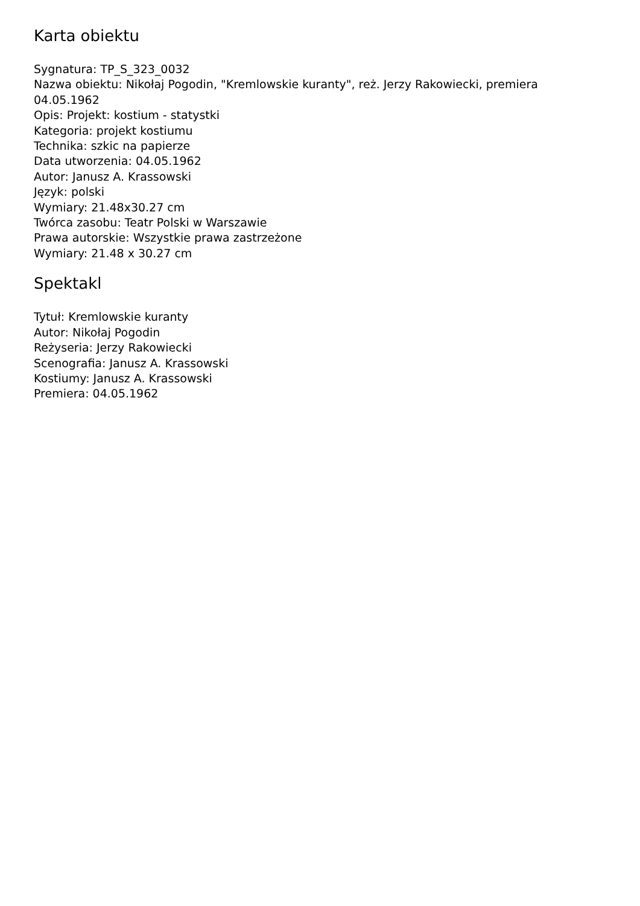Karta obiektu
Sygnatura: TP_S_323_0032
Nazwa obiektu: Nikołaj Pogodin, "Kremlowskie kuranty", reż. Jerzy Rakowiecki, premiera 04.05.1962
Opis: Projekt: kostium - statystki
Kategoria: projekt kostiumu
Technika: szkic na papierze
Data utworzenia: 04.05.1962
Autor: Janusz A. Krassowski
Język: polski
Wymiary: 21.48x30.27 cm
Twórca zasobu: Teatr Polski w Warszawie
Prawa autorskie: Wszystkie prawa zastrzeżone
Wymiary: 21.48 x 30.27 cm
Spektakl
Tytuł: Kremlowskie kuranty
Autor: Nikołaj Pogodin
Reżyseria: Jerzy Rakowiecki
Scenografia: Janusz A. Krassowski
Kostiumy: Janusz A. Krassowski
Premiera: 04.05.1962